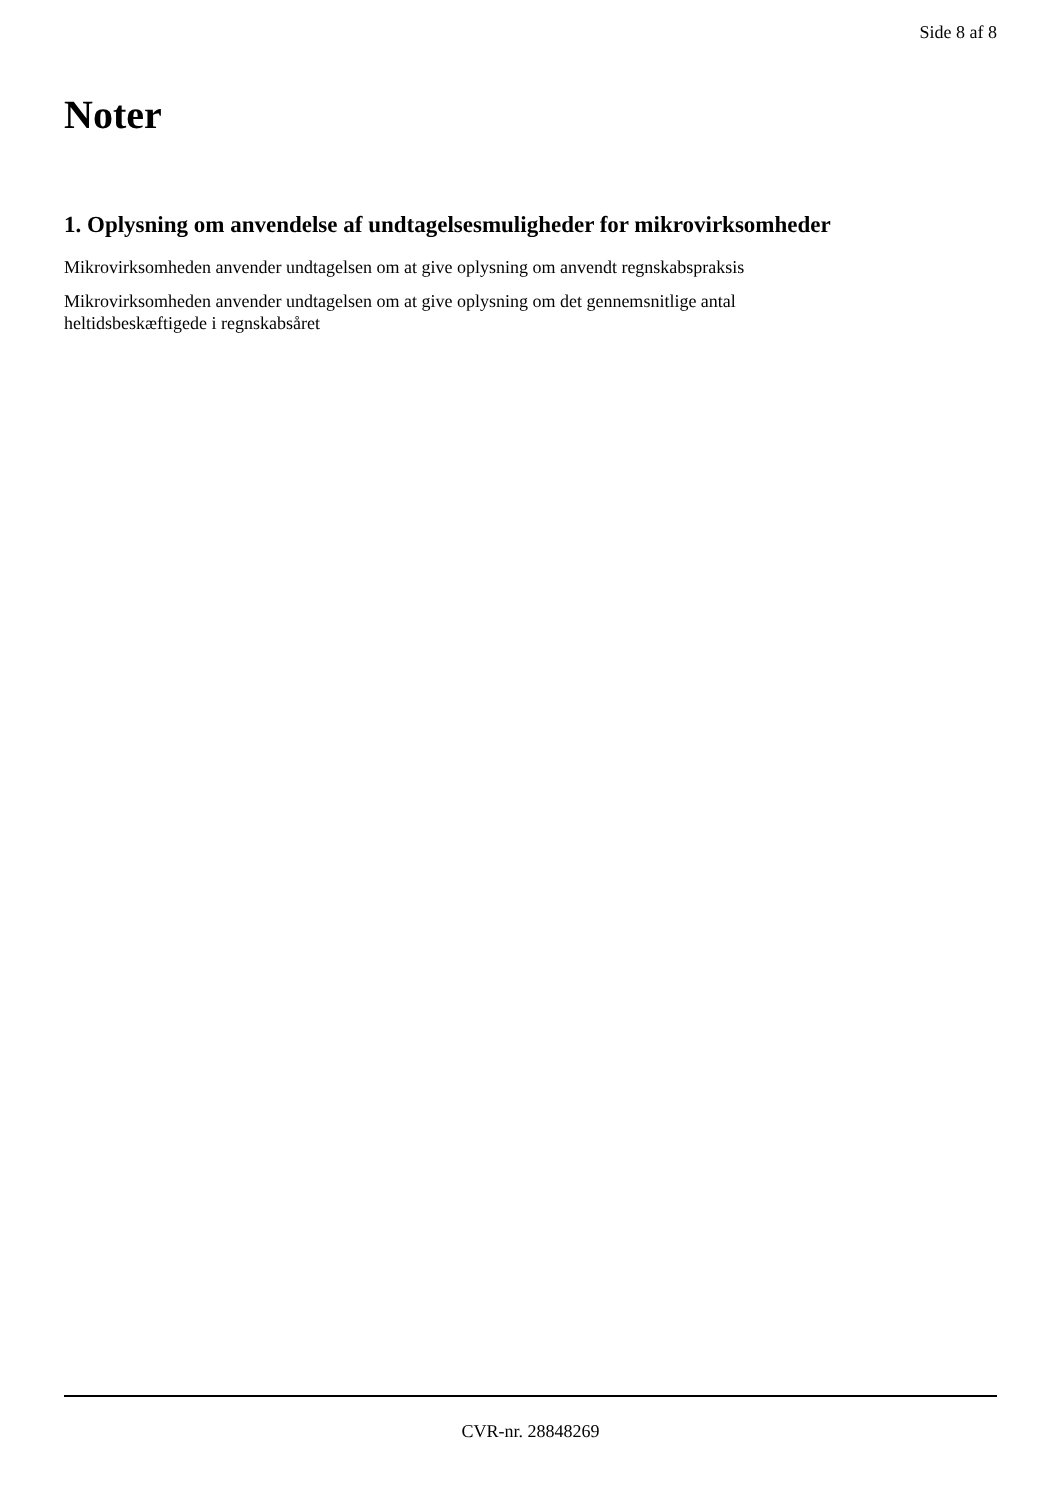Side 8 af 8
Noter
1. Oplysning om anvendelse af undtagelsesmuligheder for mikrovirksomheder
Mikrovirksomheden anvender undtagelsen om at give oplysning om anvendt regnskabspraksis
Mikrovirksomheden anvender undtagelsen om at give oplysning om det gennemsnitlige antal
heltidsbeskæftigede i regnskabsåret
CVR-nr. 28848269